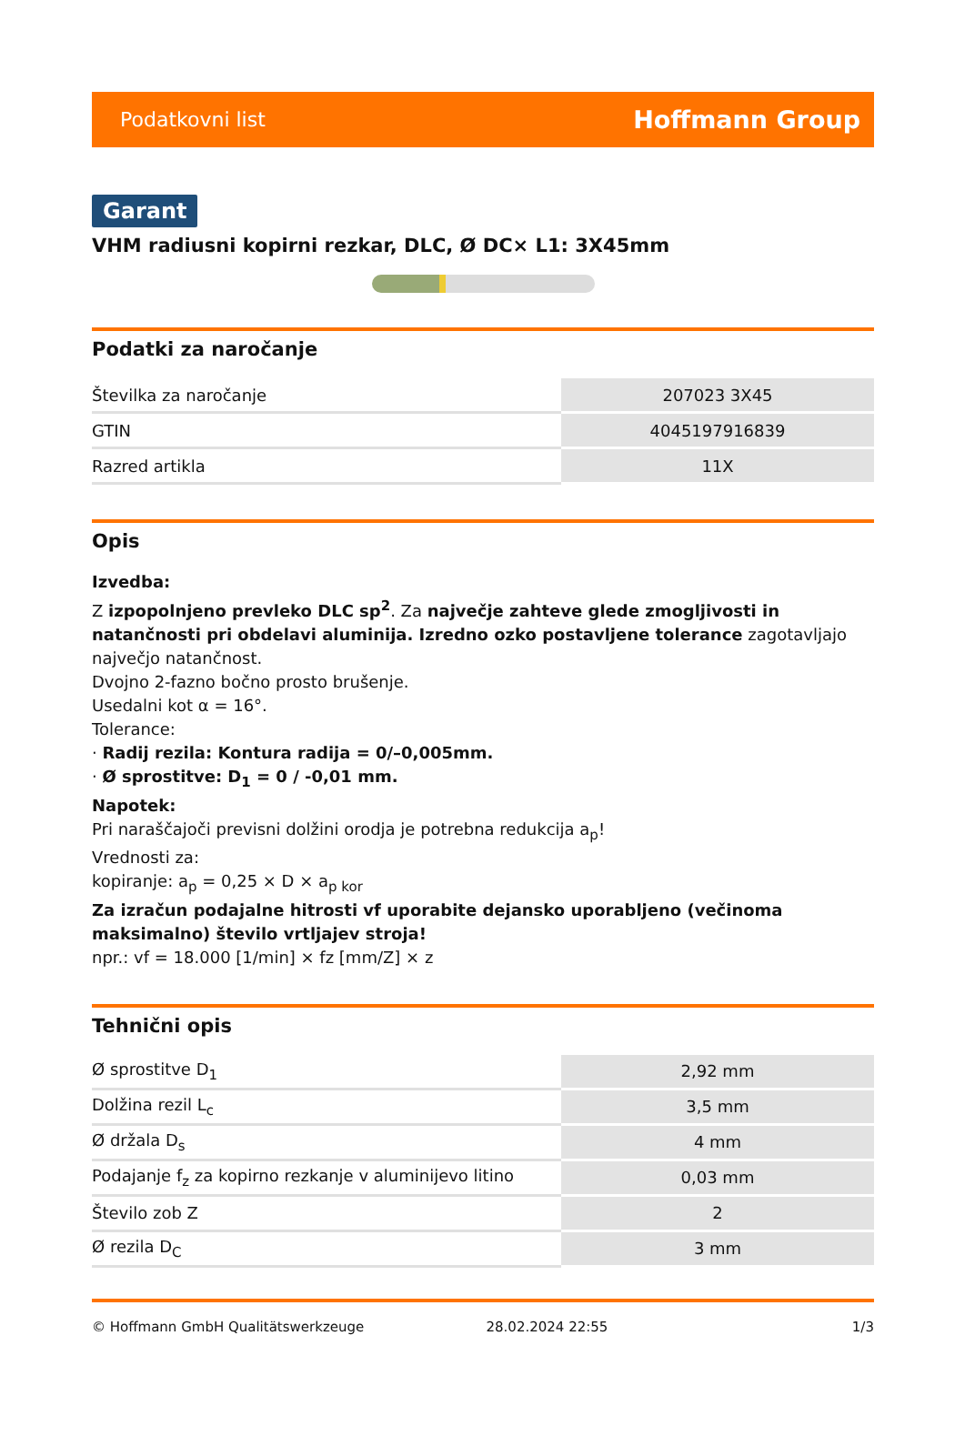Podatkovni list Hoffmann Group
Garant
VHM radiusni kopirni rezkar, DLC, Ø DC× L1: 3X45mm
Podatki za naročanje
| Številka za naročanje | 207023 3X45 |
| GTIN | 4045197916839 |
| Razred artikla | 11X |
Opis
Izvedba:
Z izpopolnjeno prevleko DLC sp<sup>2</sup>. Za največje zahteve glede zmogljivosti in natančnosti pri obdelavi aluminija. Izredno ozko postavljene tolerance zagotavljajo največjo natančnost.
Dvojno 2-fazno bočno prosto brušenje.
Usedalni kot α = 16°.
Tolerance:
· Radij rezila: Kontura radija = 0/–0,005mm.
· Ø sprostitve: D<sub>1</sub> = 0 / -0,01 mm.
Napotek:
Pri naraščajoči previsni dolžini orodja je potrebna redukcija a<sub>p</sub>!
Vrednosti za:
kopiranje: a<sub>p</sub> = 0,25 × D × a<sub>p kor</sub>
Za izračun podajalne hitrosti vf uporabite dejansko uporabljeno (večinoma maksimalno) število vrtljajev stroja!
npr.: vf = 18.000 [1/min] × fz [mm/Z] × z
Tehnični opis
| Ø sprostitve D<sub>1</sub> | 2,92 mm |
| Dolžina rezil L<sub>c</sub> | 3,5 mm |
| Ø držala D<sub>s</sub> | 4 mm |
| Podajanje f<sub>z</sub> za kopirno rezkanje v aluminijevo litino | 0,03 mm |
| Število zob Z | 2 |
| Ø rezila D<sub>C</sub> | 3 mm |
© Hoffmann GmbH Qualitätswerkzeuge 28.02.2024 22:55 1/3